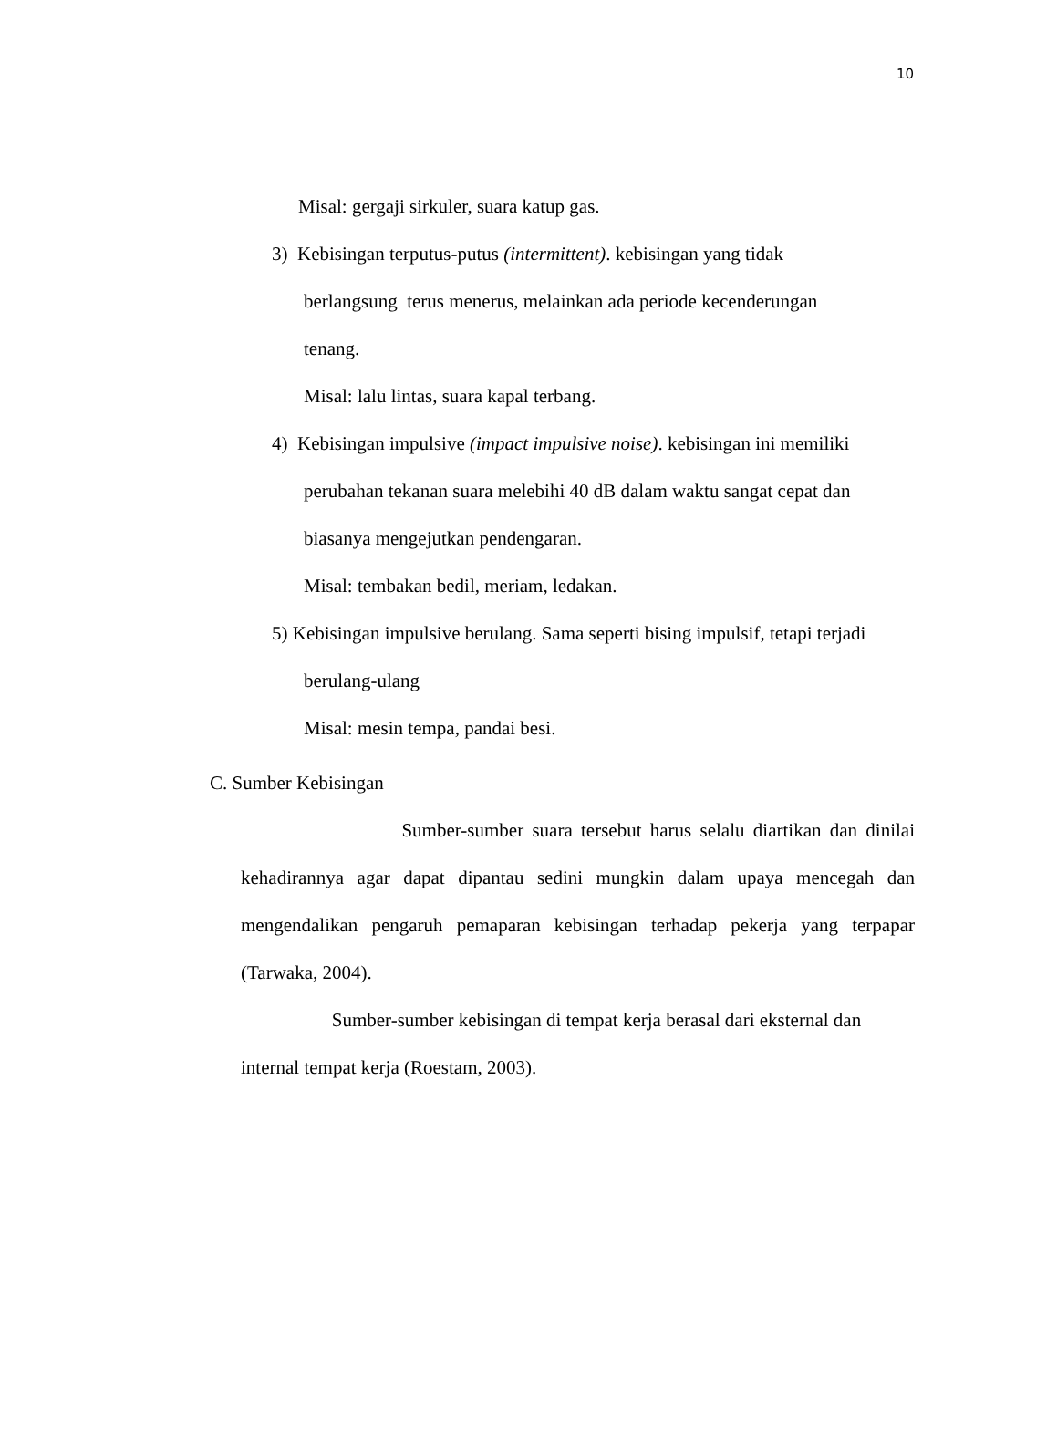10
Misal: gergaji sirkuler, suara katup gas.
3) Kebisingan terputus-putus (intermittent). kebisingan yang tidak
berlangsung terus menerus, melainkan ada periode kecenderungan
tenang.
Misal: lalu lintas, suara kapal terbang.
4) Kebisingan impulsive (impact impulsive noise). kebisingan ini memiliki
perubahan tekanan suara melebihi 40 dB dalam waktu sangat cepat dan
biasanya mengejutkan pendengaran.
Misal: tembakan bedil, meriam, ledakan.
5) Kebisingan impulsive berulang. Sama seperti bising impulsif, tetapi terjadi
berulang-ulang
Misal: mesin tempa, pandai besi.
C. Sumber Kebisingan
Sumber-sumber suara tersebut harus selalu diartikan dan dinilai kehadirannya agar dapat dipantau sedini mungkin dalam upaya mencegah dan mengendalikan pengaruh pemaparan kebisingan terhadap pekerja yang terpapar (Tarwaka, 2004).
Sumber-sumber kebisingan di tempat kerja berasal dari eksternal dan internal tempat kerja (Roestam, 2003).